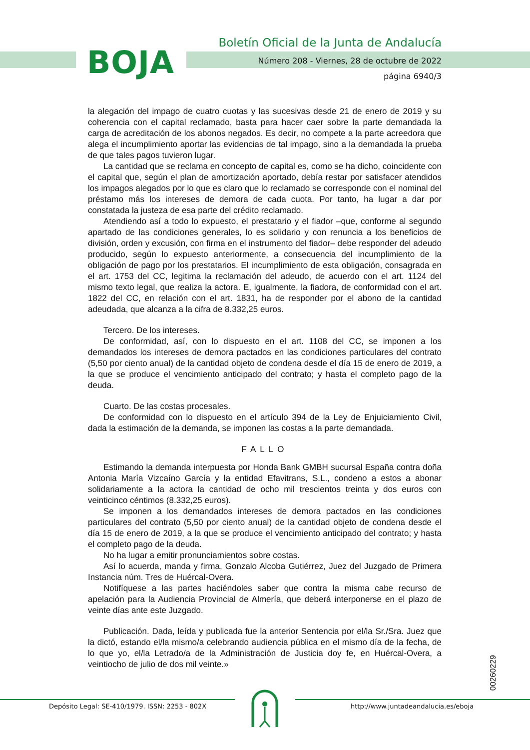BOJA
Boletín Oficial de la Junta de Andalucía
Número 208 - Viernes, 28 de octubre de 2022
página 6940/3
la alegación del impago de cuatro cuotas y las sucesivas desde 21 de enero de 2019 y su coherencia con el capital reclamado, basta para hacer caer sobre la parte demandada la carga de acreditación de los abonos negados. Es decir, no compete a la parte acreedora que alega el incumplimiento aportar las evidencias de tal impago, sino a la demandada la prueba de que tales pagos tuvieron lugar.
La cantidad que se reclama en concepto de capital es, como se ha dicho, coincidente con el capital que, según el plan de amortización aportado, debía restar por satisfacer atendidos los impagos alegados por lo que es claro que lo reclamado se corresponde con el nominal del préstamo más los intereses de demora de cada cuota. Por tanto, ha lugar a dar por constatada la justeza de esa parte del crédito reclamado.
Atendiendo así a todo lo expuesto, el prestatario y el fiador –que, conforme al segundo apartado de las condiciones generales, lo es solidario y con renuncia a los beneficios de división, orden y excusión, con firma en el instrumento del fiador– debe responder del adeudo producido, según lo expuesto anteriormente, a consecuencia del incumplimiento de la obligación de pago por los prestatarios. El incumplimiento de esta obligación, consagrada en el art. 1753 del CC, legitima la reclamación del adeudo, de acuerdo con el art. 1124 del mismo texto legal, que realiza la actora. E, igualmente, la fiadora, de conformidad con el art. 1822 del CC, en relación con el art. 1831, ha de responder por el abono de la cantidad adeudada, que alcanza a la cifra de 8.332,25 euros.
Tercero. De los intereses.
De conformidad, así, con lo dispuesto en el art. 1108 del CC, se imponen a los demandados los intereses de demora pactados en las condiciones particulares del contrato (5,50 por ciento anual) de la cantidad objeto de condena desde el día 15 de enero de 2019, a la que se produce el vencimiento anticipado del contrato; y hasta el completo pago de la deuda.
Cuarto. De las costas procesales.
De conformidad con lo dispuesto en el artículo 394 de la Ley de Enjuiciamiento Civil, dada la estimación de la demanda, se imponen las costas a la parte demandada.
FALLO
Estimando la demanda interpuesta por Honda Bank GMBH sucursal España contra doña Antonia María Vizcaíno García y la entidad Efavitrans, S.L., condeno a estos a abonar solidariamente a la actora la cantidad de ocho mil trescientos treinta y dos euros con veinticinco céntimos (8.332,25 euros).
Se imponen a los demandados intereses de demora pactados en las condiciones particulares del contrato (5,50 por ciento anual) de la cantidad objeto de condena desde el día 15 de enero de 2019, a la que se produce el vencimiento anticipado del contrato; y hasta el completo pago de la deuda.
No ha lugar a emitir pronunciamientos sobre costas.
Así lo acuerda, manda y firma, Gonzalo Alcoba Gutiérrez, Juez del Juzgado de Primera Instancia núm. Tres de Huércal-Overa.
Notifíquese a las partes haciéndoles saber que contra la misma cabe recurso de apelación para la Audiencia Provincial de Almería, que deberá interponerse en el plazo de veinte días ante este Juzgado.
Publicación. Dada, leída y publicada fue la anterior Sentencia por el/la Sr./Sra. Juez que la dictó, estando el/la mismo/a celebrando audiencia pública en el mismo día de la fecha, de lo que yo, el/la Letrado/a de la Administración de Justicia doy fe, en Huércal-Overa, a veintiocho de julio de dos mil veinte.»
00260229
Depósito Legal: SE-410/1979. ISSN: 2253 - 802X
http://www.juntadeandalucia.es/eboja